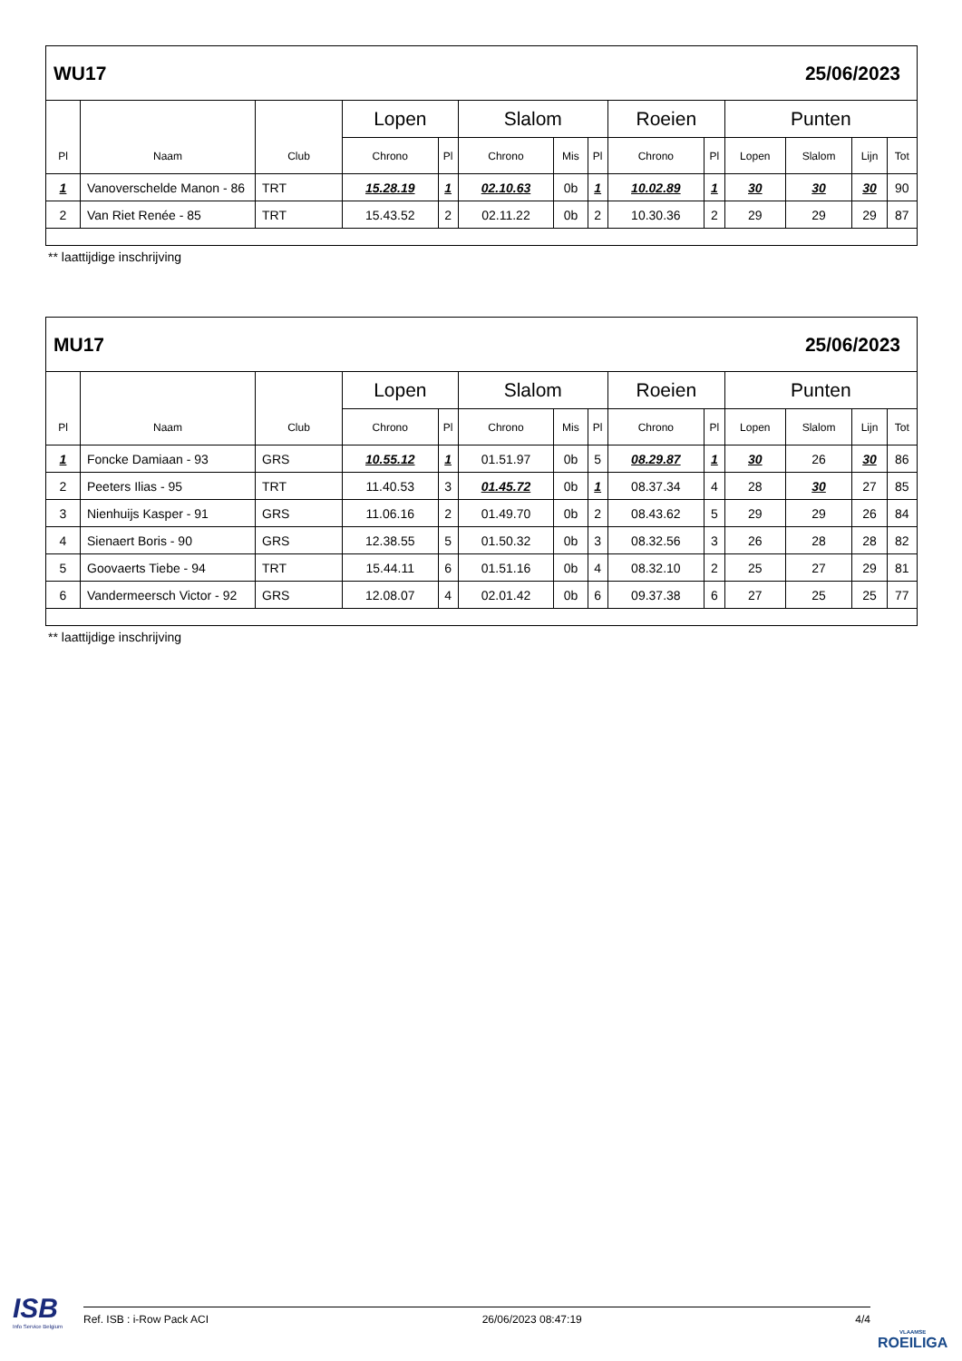| WU17 | | | | | | | | | 25/06/2023 | | | | |
| Pl | Naam | Club | Lopen | | Slalom | | | Roeien | | Punten | | | |
| | | | Chrono | Pl | Chrono | Mis | Pl | Chrono | Pl | Lopen | Slalom | Lijn | Tot |
| 1 | Vanoverschelde Manon - 86 | TRT | 15.28.19 | 1 | 02.10.63 | 0b | 1 | 10.02.89 | 1 | 30 | 30 | 30 | 90 |
| 2 | Van Riet Renée - 85 | TRT | 15.43.52 | 2 | 02.11.22 | 0b | 2 | 10.30.36 | 2 | 29 | 29 | 29 | 87 |
** laattijdige inschrijving
| MU17 | | | | | | | | | 25/06/2023 | | | | |
| Pl | Naam | Club | Lopen | | Slalom | | | Roeien | | Punten | | | |
| | | | Chrono | Pl | Chrono | Mis | Pl | Chrono | Pl | Lopen | Slalom | Lijn | Tot |
| 1 | Foncke Damiaan - 93 | GRS | 10.55.12 | 1 | 01.51.97 | 0b | 5 | 08.29.87 | 1 | 30 | 26 | 30 | 86 |
| 2 | Peeters Ilias - 95 | TRT | 11.40.53 | 3 | 01.45.72 | 0b | 1 | 08.37.34 | 4 | 28 | 30 | 27 | 85 |
| 3 | Nienhuijs Kasper - 91 | GRS | 11.06.16 | 2 | 01.49.70 | 0b | 2 | 08.43.62 | 5 | 29 | 29 | 26 | 84 |
| 4 | Sienaert Boris - 90 | GRS | 12.38.55 | 5 | 01.50.32 | 0b | 3 | 08.32.56 | 3 | 26 | 28 | 28 | 82 |
| 5 | Goovaerts Tiebe - 94 | TRT | 15.44.11 | 6 | 01.51.16 | 0b | 4 | 08.32.10 | 2 | 25 | 27 | 29 | 81 |
| 6 | Vandermeersch Victor - 92 | GRS | 12.08.07 | 4 | 02.01.42 | 0b | 6 | 09.37.38 | 6 | 27 | 25 | 25 | 77 |
** laattijdige inschrijving
ISB
Info Service Belgium
Ref. ISB : i-Row Pack ACI 26/06/2023 08:47:19 4/4
VLAAMSE
ROEILIGA